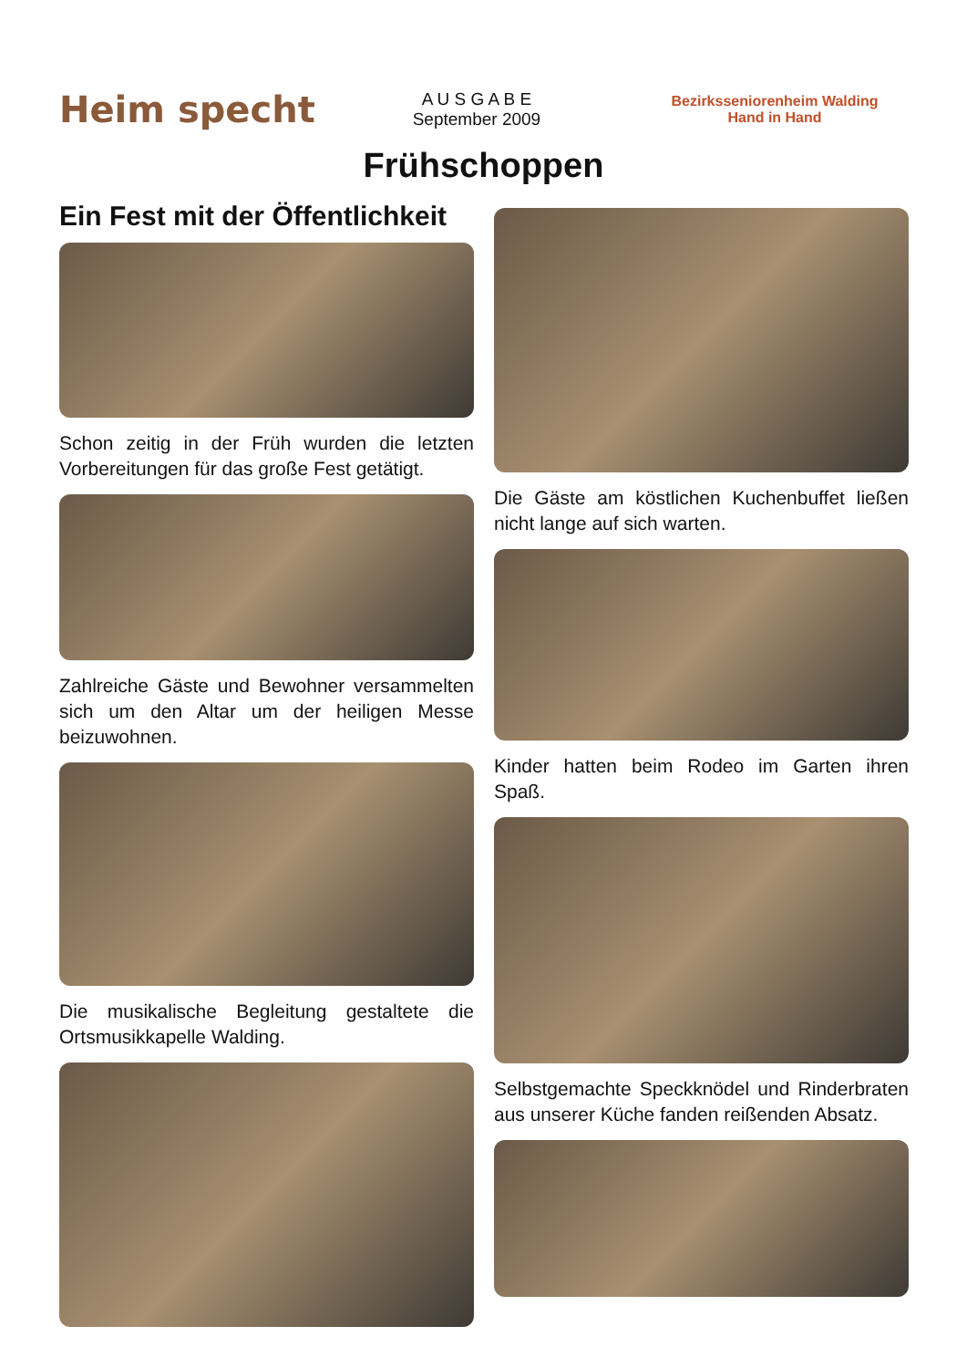Heim specht
A U S G A B E
September 2009
Bezirksseniorenheim Walding
Hand in Hand
Frühschoppen
Ein Fest mit der Öffentlichkeit
Schon zeitig in der Früh wurden die letzten Vorbereitungen für das große Fest getätigt.
Zahlreiche Gäste und Bewohner versammelten sich um den Altar um der heiligen Messe beizuwohnen.
Die musikalische Begleitung gestaltete die Ortsmusikkapelle Walding.
Die Gäste am köstlichen Kuchenbuffet ließen nicht lange auf sich warten.
Kinder hatten beim Rodeo im Garten ihren Spaß.
Selbstgemachte Speckknödel und Rinderbraten aus unserer Küche fanden reißenden Absatz.